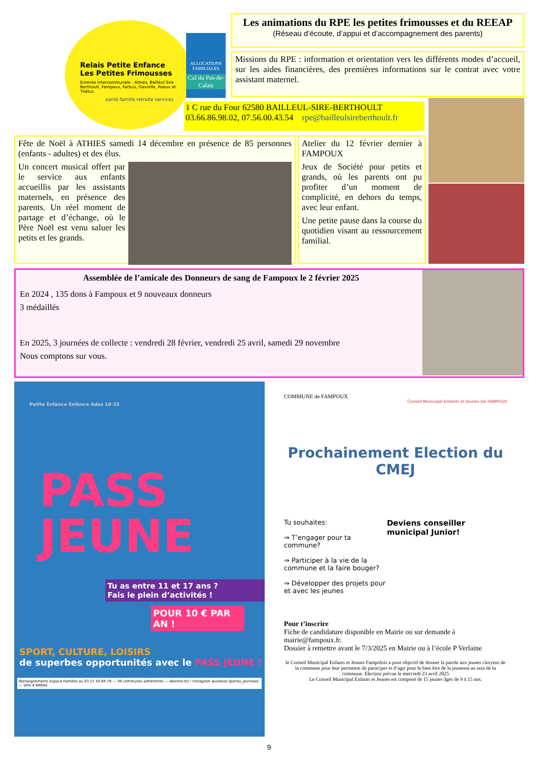Relais Petite Enfance
Les Petites Frimousses
Entente Intercommunale : Athies, Bailleul Sire Berthoult, Fampoux, Farbus, Gavrelle, Roeux et Thélus
santé famille retraite services
ALLOCATIONS FAMILIALES
Caf du Pas-de-Calais
Les animations du RPE les petites frimousses et du REEAP
(Réseau d’écoute, d’appui et d’accompagnement des parents)
Missions du RPE : information et orientation vers les différents modes d’accueil, sur les aides financières, des premières informations sur le contrat avec votre assistant maternel.
1 C rue du Four 62580 BAILLEUL-SIRE-BERTHOULT
03.66.86.98.02, 07.56.00.43.54 rpe@bailleulsireberthoult.fr
Fête de Noël à ATHIES samedi 14 décembre en présence de 85 personnes (enfants - adultes) et des élus.
Un concert musical offert par le service aux enfants accueillis par les assistants maternels, en présence des parents. Un réel moment de partage et d’échange, où le Père Noël est venu saluer les petits et les grands.
Atelier du 12 février dernier à FAMPOUX
Jeux de Société pour petits et grands, où les parents ont pu profiter d’un moment de complicité, en dehors du temps, avec leur enfant.
Une petite pause dans la course du quotidien visant au ressourcement familial.
Assemblée de l’amicale des Donneurs de sang de Fampoux le 2 février 2025
En 2024 , 135 dons à Fampoux et 9 nouveaux donneurs
3 médaillés
En 2025, 3 journées de collecte : vendredi 28 février, vendredi 25 avril, samedi 29 novembre
Nous comptons sur vous.
Petite Enfance Enfance Ados 18-25
PASS
JEUNE
Tu as entre 11 et 17 ans ?
Fais le plein d’activités !
POUR 10 € PAR AN !
SPORT, CULTURE, LOISIRS
de superbes opportunités avec le PASS JEUNE !
Renseignements Espace Familles au 03 21 50 69 78 — 39 communes adhérentes — Abonne-toi ! Instagram jeunesse @arras_jeunesse — Ville d’ARRAS
COMMUNE de FAMPOUX
Conseil Municipal Enfants et Jeunes De FAMPOUX
Prochainement Election du CMEJ
Tu souhaites:
⇒ T’engager pour ta commune?
⇒ Participer à la vie de la commune et la faire bouger?
⇒ Développer des projets pour et avec les jeunes
Deviens conseiller municipal Junior!
Pour t’inscrire
Fiche de candidature disponible en Mairie ou sur demande à mairie@fampoux.fr.
Dossier à remettre avant le 7/3/2025 en Mairie ou à l’école P Verlaine
le Conseil Municipal Enfants et Jeunes Fampolois a pour objectif de donner la parole aux jeunes citoyens de la commune pour leur permettre de participer et d’agir pour le bien être de la jeunesse au sein de la commune. Election prévue le mercredi 23 avril 2025
Le Conseil Municipal Enfants et Jeunes est composé de 15 jeunes âgés de 9 à 15 ans.
9